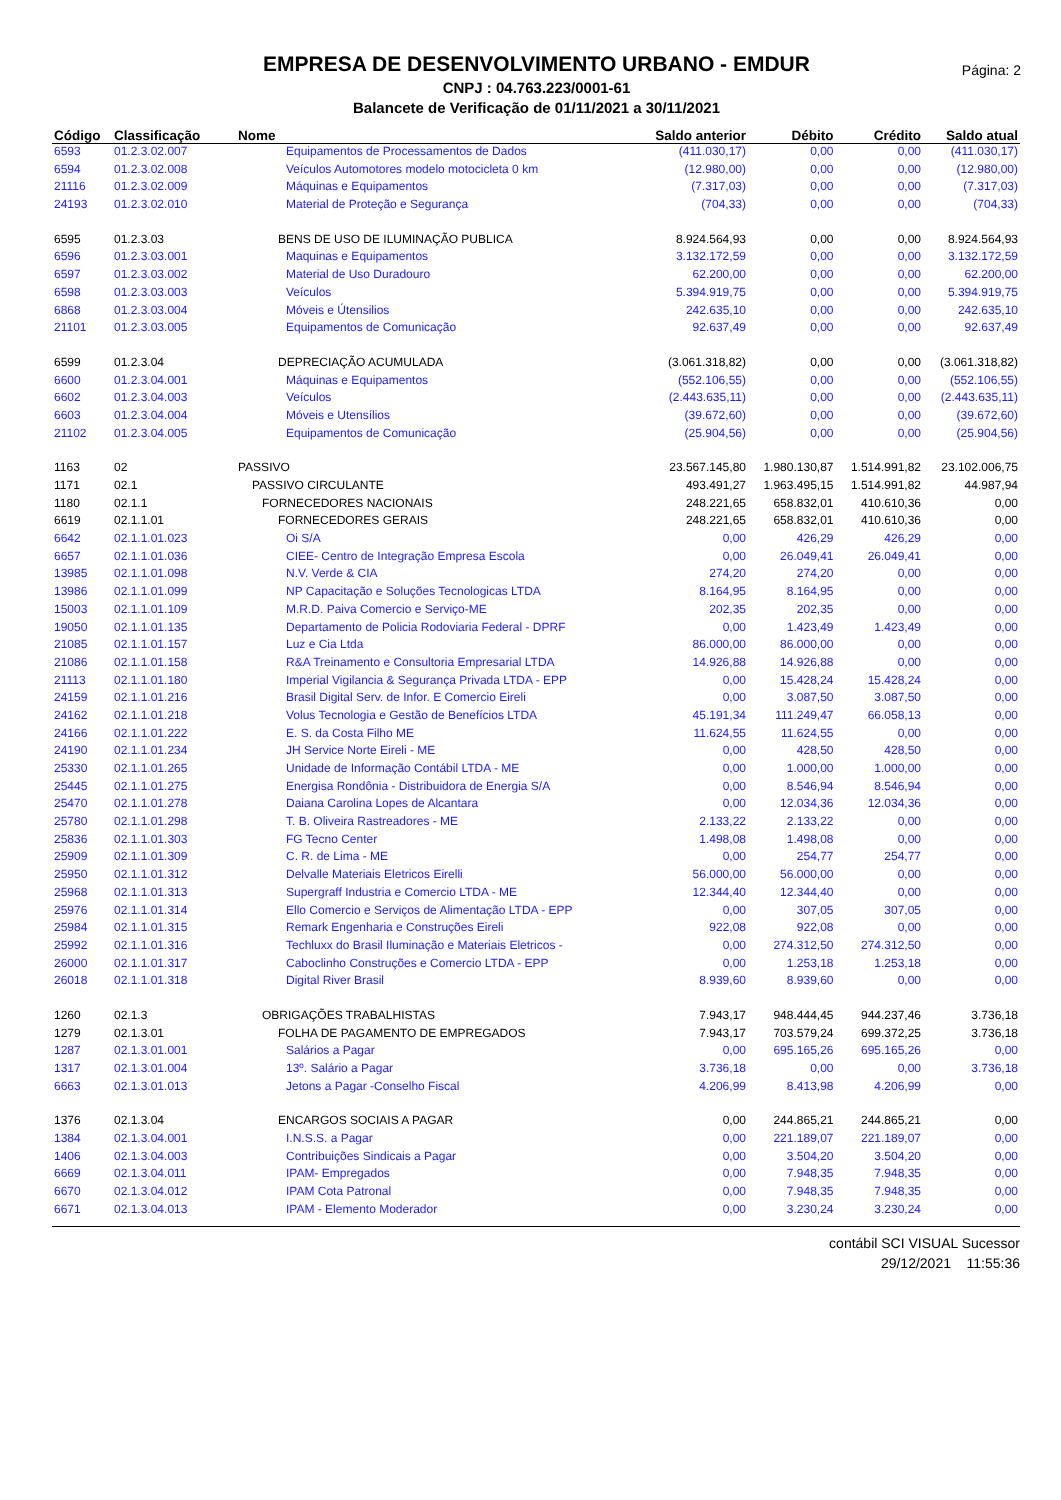Página: 2
EMPRESA DE DESENVOLVIMENTO URBANO - EMDUR
CNPJ : 04.763.223/0001-61
Balancete de Verificação de 01/11/2021 a 30/11/2021
| Código | Classificação | Nome | Saldo anterior | Débito | Crédito | Saldo atual |
| --- | --- | --- | --- | --- | --- | --- |
| 6593 | 01.2.3.02.007 | Equipamentos de Processamentos de Dados | (411.030,17) | 0,00 | 0,00 | (411.030,17) |
| 6594 | 01.2.3.02.008 | Veículos Automotores modelo motocicleta 0 km | (12.980,00) | 0,00 | 0,00 | (12.980,00) |
| 21116 | 01.2.3.02.009 | Máquinas e Equipamentos | (7.317,03) | 0,00 | 0,00 | (7.317,03) |
| 24193 | 01.2.3.02.010 | Material de Proteção e Segurança | (704,33) | 0,00 | 0,00 | (704,33) |
| 6595 | 01.2.3.03 | BENS DE USO DE ILUMINAÇÃO PUBLICA | 8.924.564,93 | 0,00 | 0,00 | 8.924.564,93 |
| 6596 | 01.2.3.03.001 | Maquinas e Equipamentos | 3.132.172,59 | 0,00 | 0,00 | 3.132.172,59 |
| 6597 | 01.2.3.03.002 | Material de Uso Duradouro | 62.200,00 | 0,00 | 0,00 | 62.200,00 |
| 6598 | 01.2.3.03.003 | Veículos | 5.394.919,75 | 0,00 | 0,00 | 5.394.919,75 |
| 6868 | 01.2.3.03.004 | Móveis e Útensilios | 242.635,10 | 0,00 | 0,00 | 242.635,10 |
| 21101 | 01.2.3.03.005 | Equipamentos de Comunicação | 92.637,49 | 0,00 | 0,00 | 92.637,49 |
| 6599 | 01.2.3.04 | DEPRECIAÇÃO ACUMULADA | (3.061.318,82) | 0,00 | 0,00 | (3.061.318,82) |
| 6600 | 01.2.3.04.001 | Máquinas e Equipamentos | (552.106,55) | 0,00 | 0,00 | (552.106,55) |
| 6602 | 01.2.3.04.003 | Veículos | (2.443.635,11) | 0,00 | 0,00 | (2.443.635,11) |
| 6603 | 01.2.3.04.004 | Móveis e Utensílios | (39.672,60) | 0,00 | 0,00 | (39.672,60) |
| 21102 | 01.2.3.04.005 | Equipamentos de Comunicação | (25.904,56) | 0,00 | 0,00 | (25.904,56) |
| 1163 | 02 | PASSIVO | 23.567.145,80 | 1.980.130,87 | 1.514.991,82 | 23.102.006,75 |
| 1171 | 02.1 | PASSIVO CIRCULANTE | 493.491,27 | 1.963.495,15 | 1.514.991,82 | 44.987,94 |
| 1180 | 02.1.1 | FORNECEDORES NACIONAIS | 248.221,65 | 658.832,01 | 410.610,36 | 0,00 |
| 6619 | 02.1.1.01 | FORNECEDORES GERAIS | 248.221,65 | 658.832,01 | 410.610,36 | 0,00 |
| 6642 | 02.1.1.01.023 | Oi S/A | 0,00 | 426,29 | 426,29 | 0,00 |
| 6657 | 02.1.1.01.036 | CIEE- Centro de Integração Empresa Escola | 0,00 | 26.049,41 | 26.049,41 | 0,00 |
| 13985 | 02.1.1.01.098 | N.V. Verde & CIA | 274,20 | 274,20 | 0,00 | 0,00 |
| 13986 | 02.1.1.01.099 | NP Capacitação e Soluções Tecnologicas LTDA | 8.164,95 | 8.164,95 | 0,00 | 0,00 |
| 15003 | 02.1.1.01.109 | M.R.D. Paiva Comercio e Serviço-ME | 202,35 | 202,35 | 0,00 | 0,00 |
| 19050 | 02.1.1.01.135 | Departamento de Policia Rodoviaria Federal - DPRF | 0,00 | 1.423,49 | 1.423,49 | 0,00 |
| 21085 | 02.1.1.01.157 | Luz e Cia Ltda | 86.000,00 | 86.000,00 | 0,00 | 0,00 |
| 21086 | 02.1.1.01.158 | R&A Treinamento e Consultoria Empresarial LTDA | 14.926,88 | 14.926,88 | 0,00 | 0,00 |
| 21113 | 02.1.1.01.180 | Imperial Vigilancia & Segurança Privada LTDA - EPP | 0,00 | 15.428,24 | 15.428,24 | 0,00 |
| 24159 | 02.1.1.01.216 | Brasil Digital Serv. de Infor. E Comercio Eireli | 0,00 | 3.087,50 | 3.087,50 | 0,00 |
| 24162 | 02.1.1.01.218 | Volus Tecnologia e Gestão de Benefícios LTDA | 45.191,34 | 111.249,47 | 66.058,13 | 0,00 |
| 24166 | 02.1.1.01.222 | E. S. da Costa Filho ME | 11.624,55 | 11.624,55 | 0,00 | 0,00 |
| 24190 | 02.1.1.01.234 | JH Service Norte Eireli - ME | 0,00 | 428,50 | 428,50 | 0,00 |
| 25330 | 02.1.1.01.265 | Unidade de Informação Contábil LTDA - ME | 0,00 | 1.000,00 | 1.000,00 | 0,00 |
| 25445 | 02.1.1.01.275 | Energisa Rondônia - Distribuidora de Energia S/A | 0,00 | 8.546,94 | 8.546,94 | 0,00 |
| 25470 | 02.1.1.01.278 | Daiana Carolina Lopes de Alcantara | 0,00 | 12.034,36 | 12.034,36 | 0,00 |
| 25780 | 02.1.1.01.298 | T. B. Oliveira Rastreadores - ME | 2.133,22 | 2.133,22 | 0,00 | 0,00 |
| 25836 | 02.1.1.01.303 | FG Tecno Center | 1.498,08 | 1.498,08 | 0,00 | 0,00 |
| 25909 | 02.1.1.01.309 | C. R. de Lima - ME | 0,00 | 254,77 | 254,77 | 0,00 |
| 25950 | 02.1.1.01.312 | Delvalle Materiais Eletricos Eirelli | 56.000,00 | 56.000,00 | 0,00 | 0,00 |
| 25968 | 02.1.1.01.313 | Supergraff Industria e Comercio LTDA - ME | 12.344,40 | 12.344,40 | 0,00 | 0,00 |
| 25976 | 02.1.1.01.314 | Ello Comercio e Serviços de Alimentação LTDA - EPP | 0,00 | 307,05 | 307,05 | 0,00 |
| 25984 | 02.1.1.01.315 | Remark Engenharia e Construções Eireli | 922,08 | 922,08 | 0,00 | 0,00 |
| 25992 | 02.1.1.01.316 | Techluxx do Brasil Iluminação e Materiais Eletricos - | 0,00 | 274.312,50 | 274.312,50 | 0,00 |
| 26000 | 02.1.1.01.317 | Caboclinho Construções e Comercio LTDA - EPP | 0,00 | 1.253,18 | 1.253,18 | 0,00 |
| 26018 | 02.1.1.01.318 | Digital River Brasil | 8.939,60 | 8.939,60 | 0,00 | 0,00 |
| 1260 | 02.1.3 | OBRIGAÇÕES TRABALHISTAS | 7.943,17 | 948.444,45 | 944.237,46 | 3.736,18 |
| 1279 | 02.1.3.01 | FOLHA DE PAGAMENTO DE EMPREGADOS | 7.943,17 | 703.579,24 | 699.372,25 | 3.736,18 |
| 1287 | 02.1.3.01.001 | Salários a Pagar | 0,00 | 695.165,26 | 695.165,26 | 0,00 |
| 1317 | 02.1.3.01.004 | 13º. Salário a Pagar | 3.736,18 | 0,00 | 0,00 | 3.736,18 |
| 6663 | 02.1.3.01.013 | Jetons a Pagar -Conselho Fiscal | 4.206,99 | 8.413,98 | 4.206,99 | 0,00 |
| 1376 | 02.1.3.04 | ENCARGOS SOCIAIS A PAGAR | 0,00 | 244.865,21 | 244.865,21 | 0,00 |
| 1384 | 02.1.3.04.001 | I.N.S.S. a Pagar | 0,00 | 221.189,07 | 221.189,07 | 0,00 |
| 1406 | 02.1.3.04.003 | Contribuições Sindicais a Pagar | 0,00 | 3.504,20 | 3.504,20 | 0,00 |
| 6669 | 02.1.3.04.011 | IPAM- Empregados | 0,00 | 7.948,35 | 7.948,35 | 0,00 |
| 6670 | 02.1.3.04.012 | IPAM Cota Patronal | 0,00 | 7.948,35 | 7.948,35 | 0,00 |
| 6671 | 02.1.3.04.013 | IPAM - Elemento Moderador | 0,00 | 3.230,24 | 3.230,24 | 0,00 |
contábil SCI VISUAL Sucessor
29/12/2021 11:55:36